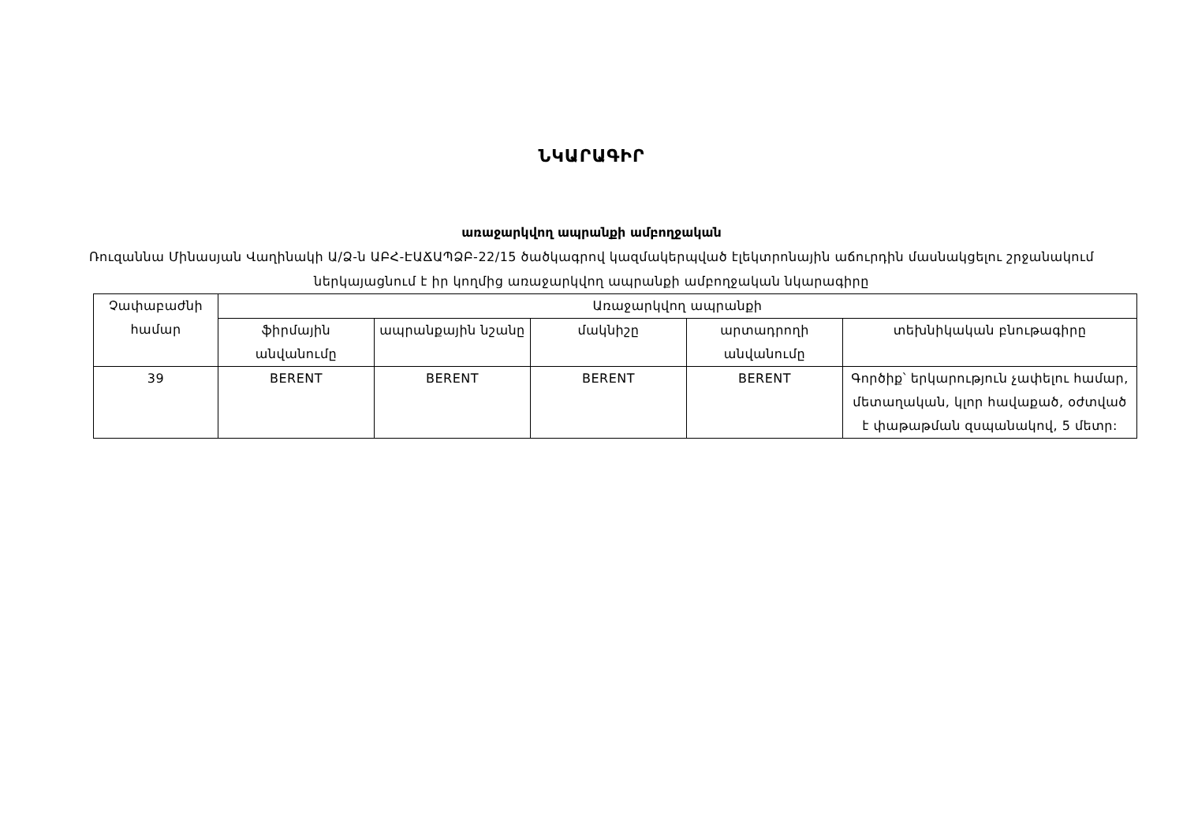ՆԿԱՐԱԳԻՐ
առաջարկվող ապրանքի ամբողջական
Ռուզաննա Մինասյան Վաղինակի Ա/Ձ-ն ԱԲՀ-ԷԱՃԱՊՁԲ-22/15 ծածկագրով կազմակերպված էլեկտրոնային աճուրդին մասնակցելու շրջանակում ներկայացնում է իր կողմից առաջարկվող ապրանքի ամբողջական նկարագիրը
| Չափաբաժնի համար | Առաջարկվող ապրանքի | | | | |
| --- | --- | --- | --- | --- | --- |
| | ֆիրմային անվանումը | ապրանքային նշանը | մակնիշը | արտադրողի անվանումը | տեխնիկական բնութագիրը |
| 39 | BERENT | BERENT | BERENT | BERENT | Գործիք՝ երկարություն չափելու համար, մետաղական, կլոր հավաքած, օժտված է փաթաթման զսպանակով, 5 մետր: |